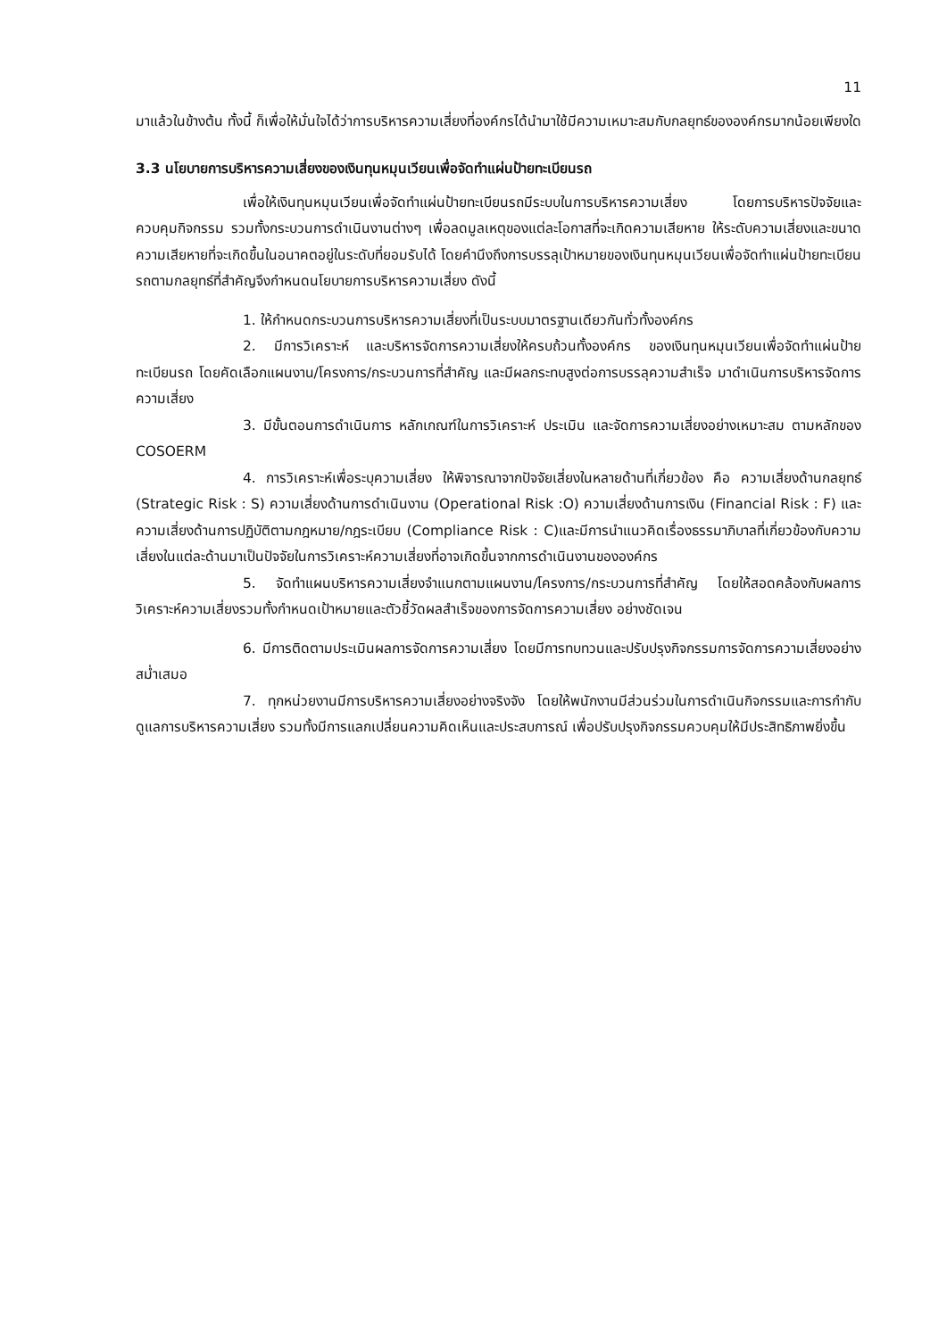11
มาแล้วในข้างต้น ทั้งนี้ ก็เพื่อให้มั่นใจได้ว่าการบริหารความเสี่ยงที่องค์กรได้นำมาใช้มีความเหมาะสมกับกลยุทธ์ขององค์กรมากน้อยเพียงใด
3.3 นโยบายการบริหารความเสี่ยงของเงินทุนหมุนเวียนเพื่อจัดทำแผ่นป้ายทะเบียนรถ
เพื่อให้เงินทุนหมุนเวียนเพื่อจัดทำแผ่นป้ายทะเบียนรถมีระบบในการบริหารความเสี่ยง โดยการบริหารปัจจัยและควบคุมกิจกรรม รวมทั้งกระบวนการดำเนินงานต่างๆ เพื่อลดมูลเหตุของแต่ละโอกาสที่จะเกิดความเสียหาย ให้ระดับความเสี่ยงและขนาดความเสียหายที่จะเกิดขึ้นในอนาคตอยู่ในระดับที่ยอมรับได้ โดยคำนึงถึงการบรรลุเป้าหมายของเงินทุนหมุนเวียนเพื่อจัดทำแผ่นป้ายทะเบียนรถตามกลยุทธ์ที่สำคัญจึงกำหนดนโยบายการบริหารความเสี่ยง ดังนี้
1. ให้กำหนดกระบวนการบริหารความเสี่ยงที่เป็นระบบมาตรฐานเดียวกันทั่วทั้งองค์กร
2. มีการวิเคราะห์ และบริหารจัดการความเสี่ยงให้ครบถ้วนทั้งองค์กร ของเงินทุนหมุนเวียนเพื่อจัดทำแผ่นป้ายทะเบียนรถ โดยคัดเลือกแผนงาน/โครงการ/กระบวนการที่สำคัญ และมีผลกระทบสูงต่อการบรรลุความสำเร็จ มาดำเนินการบริหารจัดการความเสี่ยง
3. มีขั้นตอนการดำเนินการ หลักเกณฑ์ในการวิเคราะห์ ประเมิน และจัดการความเสี่ยงอย่างเหมาะสม ตามหลักของ COSOERM
4. การวิเคราะห์เพื่อระบุความเสี่ยง ให้พิจารณาจากปัจจัยเสี่ยงในหลายด้านที่เกี่ยวข้อง คือ ความเสี่ยงด้านกลยุทธ์ (Strategic Risk : S) ความเสี่ยงด้านการดำเนินงาน (Operational Risk :O) ความเสี่ยงด้านการเงิน (Financial Risk : F) และความเสี่ยงด้านการปฏิบัติตามกฎหมาย/กฎระเบียบ (Compliance Risk : C)และมีการนำแนวคิดเรื่องธรรมาภิบาลที่เกี่ยวข้องกับความเสี่ยงในแต่ละด้านมาเป็นปัจจัยในการวิเคราะห์ความเสี่ยงที่อาจเกิดขึ้นจากการดำเนินงานขององค์กร
5. จัดทำแผนบริหารความเสี่ยงจำแนกตามแผนงาน/โครงการ/กระบวนการที่สำคัญ โดยให้สอดคล้องกับผลการวิเคราะห์ความเสี่ยงรวมทั้งกำหนดเป้าหมายและตัวชี้วัดผลสำเร็จของการจัดการความเสี่ยง อย่างชัดเจน
6. มีการติดตามประเมินผลการจัดการความเสี่ยง โดยมีการทบทวนและปรับปรุงกิจกรรมการจัดการความเสี่ยงอย่างสม่ำเสมอ
7. ทุกหน่วยงานมีการบริหารความเสี่ยงอย่างจริงจัง โดยให้พนักงานมีส่วนร่วมในการดำเนินกิจกรรมและการกำกับดูแลการบริหารความเสี่ยง รวมทั้งมีการแลกเปลี่ยนความคิดเห็นและประสบการณ์ เพื่อปรับปรุงกิจกรรมควบคุมให้มีประสิทธิภาพยิ่งขึ้น